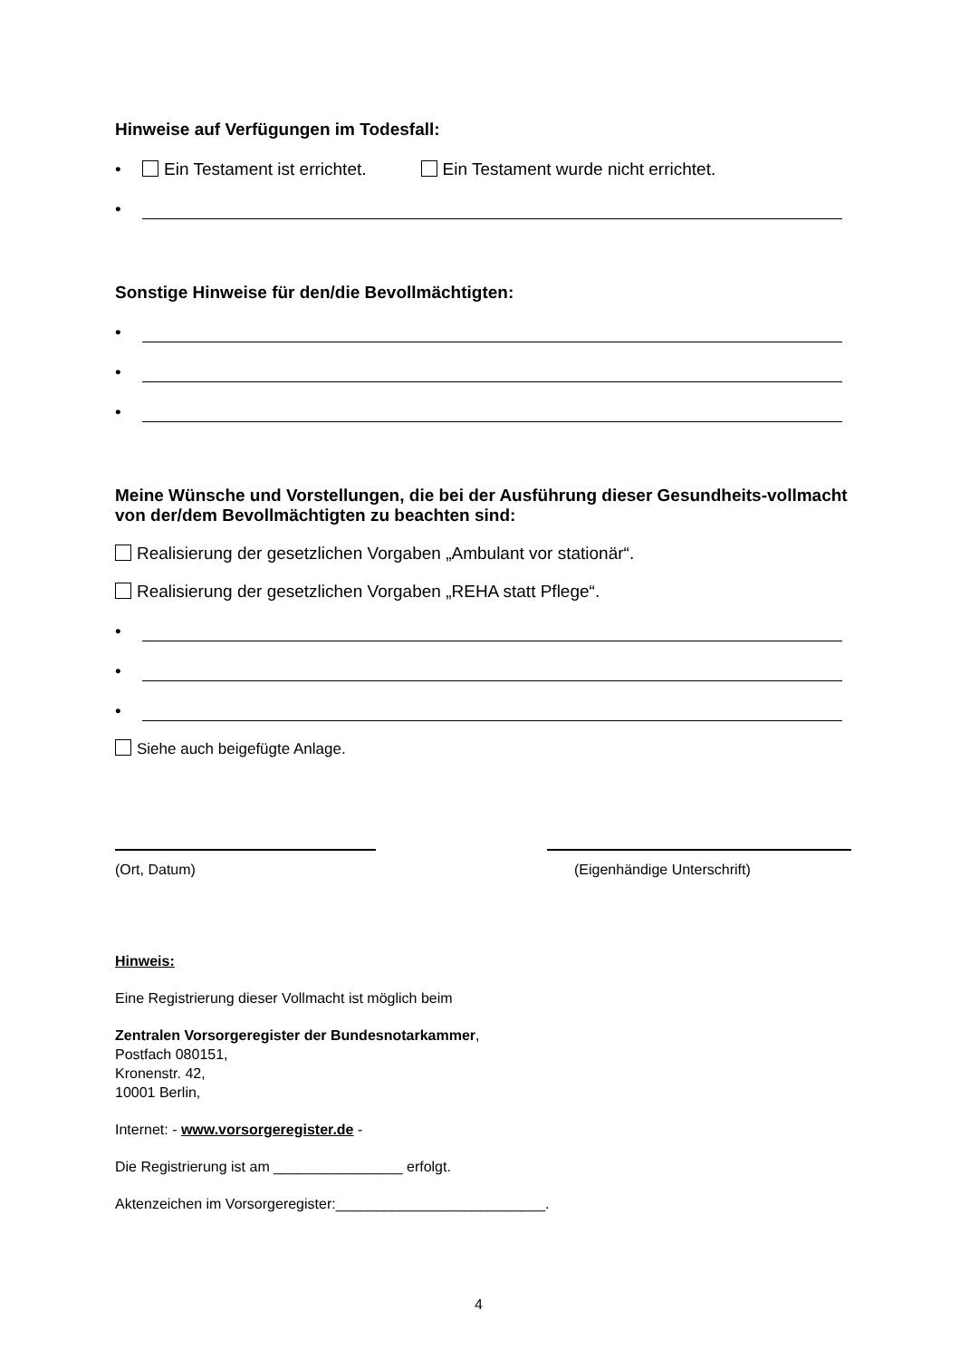Hinweise auf Verfügungen im Todesfall:
• Ein Testament ist errichtet. Ein Testament wurde nicht errichtet.
•
Sonstige Hinweise für den/die Bevollmächtigten:
•
•
•
Meine Wünsche und Vorstellungen, die bei der Ausführung dieser Gesundheits-vollmacht von der/dem Bevollmächtigten zu beachten sind:
Realisierung der gesetzlichen Vorgaben „Ambulant vor stationär“.
Realisierung der gesetzlichen Vorgaben „REHA statt Pflege“.
•
•
•
Siehe auch beigefügte Anlage.
(Ort, Datum) (Eigenhändige Unterschrift)
Hinweis:
Eine Registrierung dieser Vollmacht ist möglich beim
Zentralen Vorsorgeregister der Bundesnotarkammer,
Postfach 080151,
Kronenstr. 42,
10001 Berlin,
Internet: - www.vorsorgeregister.de -
Die Registrierung ist am ________________ erfolgt.
Aktenzeichen im Vorsorgeregister:__________________________.
4